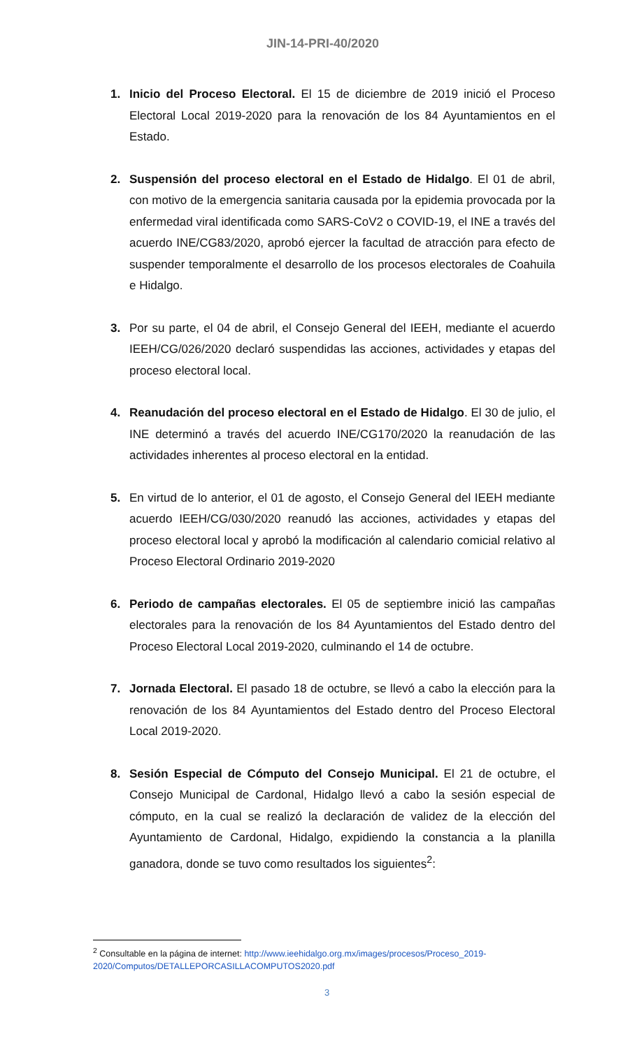JIN-14-PRI-40/2020
1. Inicio del Proceso Electoral. El 15 de diciembre de 2019 inició el Proceso Electoral Local 2019-2020 para la renovación de los 84 Ayuntamientos en el Estado.
2. Suspensión del proceso electoral en el Estado de Hidalgo. El 01 de abril, con motivo de la emergencia sanitaria causada por la epidemia provocada por la enfermedad viral identificada como SARS-CoV2 o COVID-19, el INE a través del acuerdo INE/CG83/2020, aprobó ejercer la facultad de atracción para efecto de suspender temporalmente el desarrollo de los procesos electorales de Coahuila e Hidalgo.
3. Por su parte, el 04 de abril, el Consejo General del IEEH, mediante el acuerdo IEEH/CG/026/2020 declaró suspendidas las acciones, actividades y etapas del proceso electoral local.
4. Reanudación del proceso electoral en el Estado de Hidalgo. El 30 de julio, el INE determinó a través del acuerdo INE/CG170/2020 la reanudación de las actividades inherentes al proceso electoral en la entidad.
5. En virtud de lo anterior, el 01 de agosto, el Consejo General del IEEH mediante acuerdo IEEH/CG/030/2020 reanudó las acciones, actividades y etapas del proceso electoral local y aprobó la modificación al calendario comicial relativo al Proceso Electoral Ordinario 2019-2020
6. Periodo de campañas electorales. El 05 de septiembre inició las campañas electorales para la renovación de los 84 Ayuntamientos del Estado dentro del Proceso Electoral Local 2019-2020, culminando el 14 de octubre.
7. Jornada Electoral. El pasado 18 de octubre, se llevó a cabo la elección para la renovación de los 84 Ayuntamientos del Estado dentro del Proceso Electoral Local 2019-2020.
8. Sesión Especial de Cómputo del Consejo Municipal. El 21 de octubre, el Consejo Municipal de Cardonal, Hidalgo llevó a cabo la sesión especial de cómputo, en la cual se realizó la declaración de validez de la elección del Ayuntamiento de Cardonal, Hidalgo, expidiendo la constancia a la planilla ganadora, donde se tuvo como resultados los siguientes<sup>2</sup>:
<sup>2</sup> Consultable en la página de internet: http://www.ieehidalgo.org.mx/images/procesos/Proceso_2019-2020/Computos/DETALLEPORCASILLACOMPUTOS2020.pdf
3